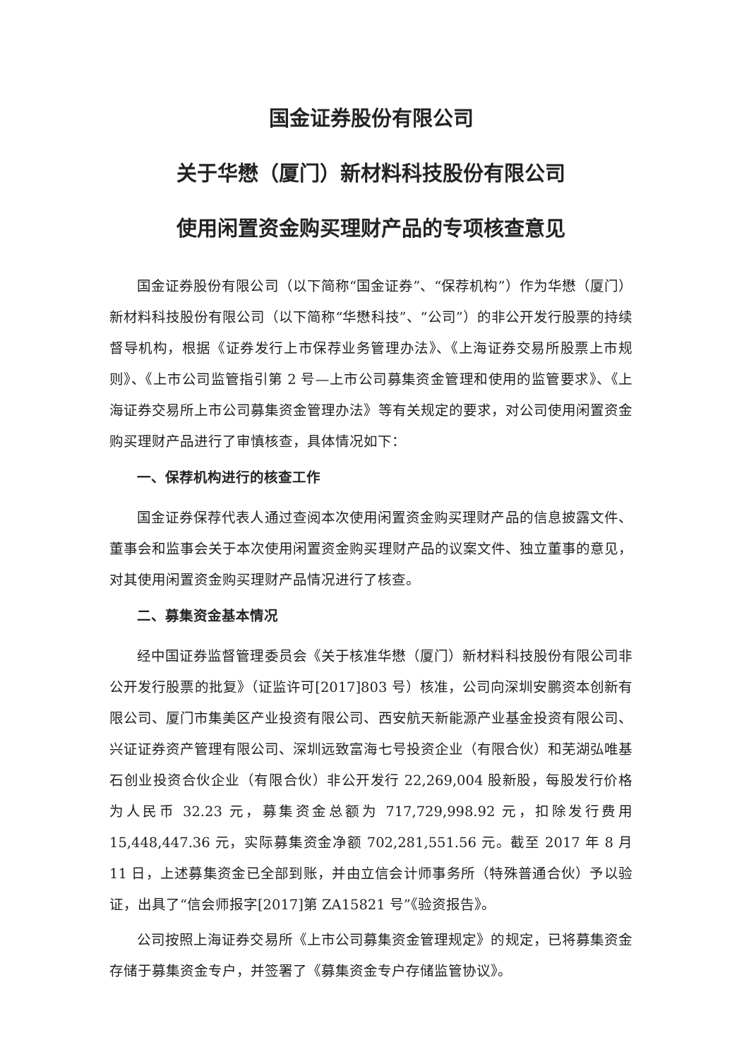国金证券股份有限公司
关于华懋（厦门）新材料科技股份有限公司
使用闲置资金购买理财产品的专项核查意见
国金证券股份有限公司（以下简称“国金证券”、“保荐机构”）作为华懋（厦门）新材料科技股份有限公司（以下简称“华懋科技”、“公司”）的非公开发行股票的持续督导机构，根据《证券发行上市保荐业务管理办法》、《上海证券交易所股票上市规则》、《上市公司监管指引第 2 号—上市公司募集资金管理和使用的监管要求》、《上海证券交易所上市公司募集资金管理办法》等有关规定的要求，对公司使用闲置资金购买理财产品进行了审慎核查，具体情况如下：
一、保荐机构进行的核查工作
国金证券保荐代表人通过查阅本次使用闲置资金购买理财产品的信息披露文件、董事会和监事会关于本次使用闲置资金购买理财产品的议案文件、独立董事的意见，对其使用闲置资金购买理财产品情况进行了核查。
二、募集资金基本情况
经中国证券监督管理委员会《关于核准华懋（厦门）新材料科技股份有限公司非公开发行股票的批复》（证监许可[2017]803 号）核准，公司向深圳安鹏资本创新有限公司、厦门市集美区产业投资有限公司、西安航天新能源产业基金投资有限公司、兴证证券资产管理有限公司、深圳远致富海七号投资企业（有限合伙）和芜湖弘唯基石创业投资合伙企业（有限合伙）非公开发行 22,269,004 股新股，每股发行价格为人民币 32.23 元，募集资金总额为 717,729,998.92 元，扣除发行费用 15,448,447.36 元，实际募集资金净额 702,281,551.56 元。截至 2017 年 8 月 11 日，上述募集资金已全部到账，并由立信会计师事务所（特殊普通合伙）予以验证，出具了“信会师报字[2017]第 ZA15821 号”《验资报告》。
公司按照上海证券交易所《上市公司募集资金管理规定》的规定，已将募集资金存储于募集资金专户，并签署了《募集资金专户存储监管协议》。